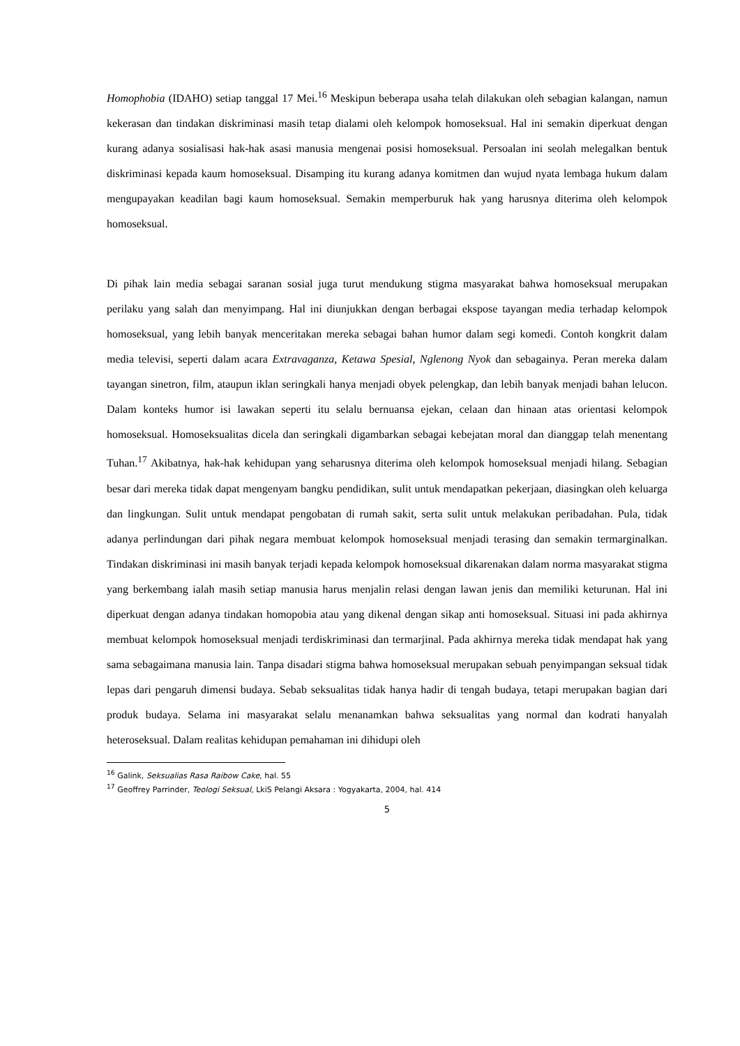Homophobia (IDAHO) setiap tanggal 17 Mei.<sup>16</sup> Meskipun beberapa usaha telah dilakukan oleh sebagian kalangan, namun kekerasan dan tindakan diskriminasi masih tetap dialami oleh kelompok homoseksual. Hal ini semakin diperkuat dengan kurang adanya sosialisasi hak-hak asasi manusia mengenai posisi homoseksual. Persoalan ini seolah melegalkan bentuk diskriminasi kepada kaum homoseksual. Disamping itu kurang adanya komitmen dan wujud nyata lembaga hukum dalam mengupayakan keadilan bagi kaum homoseksual. Semakin memperburuk hak yang harusnya diterima oleh kelompok homoseksual.
Di pihak lain media sebagai saranan sosial juga turut mendukung stigma masyarakat bahwa homoseksual merupakan perilaku yang salah dan menyimpang. Hal ini diunjukkan dengan berbagai ekspose tayangan media terhadap kelompok homoseksual, yang lebih banyak menceritakan mereka sebagai bahan humor dalam segi komedi. Contoh kongkrit dalam media televisi, seperti dalam acara Extravaganza, Ketawa Spesial, Nglenong Nyok dan sebagainya. Peran mereka dalam tayangan sinetron, film, ataupun iklan seringkali hanya menjadi obyek pelengkap, dan lebih banyak menjadi bahan lelucon. Dalam konteks humor isi lawakan seperti itu selalu bernuansa ejekan, celaan dan hinaan atas orientasi kelompok homoseksual. Homoseksualitas dicela dan seringkali digambarkan sebagai kebejatan moral dan dianggap telah menentang Tuhan.<sup>17</sup> Akibatnya, hak-hak kehidupan yang seharusnya diterima oleh kelompok homoseksual menjadi hilang. Sebagian besar dari mereka tidak dapat mengenyam bangku pendidikan, sulit untuk mendapatkan pekerjaan, diasingkan oleh keluarga dan lingkungan. Sulit untuk mendapat pengobatan di rumah sakit, serta sulit untuk melakukan peribadahan. Pula, tidak adanya perlindungan dari pihak negara membuat kelompok homoseksual menjadi terasing dan semakin termarginalkan. Tindakan diskriminasi ini masih banyak terjadi kepada kelompok homoseksual dikarenakan dalam norma masyarakat stigma yang berkembang ialah masih setiap manusia harus menjalin relasi dengan lawan jenis dan memiliki keturunan. Hal ini diperkuat dengan adanya tindakan homopobia atau yang dikenal dengan sikap anti homoseksual. Situasi ini pada akhirnya membuat kelompok homoseksual menjadi terdiskriminasi dan termarjinal. Pada akhirnya mereka tidak mendapat hak yang sama sebagaimana manusia lain. Tanpa disadari stigma bahwa homoseksual merupakan sebuah penyimpangan seksual tidak lepas dari pengaruh dimensi budaya. Sebab seksualitas tidak hanya hadir di tengah budaya, tetapi merupakan bagian dari produk budaya. Selama ini masyarakat selalu menanamkan bahwa seksualitas yang normal dan kodrati hanyalah heteroseksual. Dalam realitas kehidupan pemahaman ini dihidupi oleh
<sup>16</sup> Galink, Seksualias Rasa Raibow Cake, hal. 55
<sup>17</sup> Geoffrey Parrinder, Teologi Seksual, LkiS Pelangi Aksara : Yogyakarta, 2004, hal. 414
5